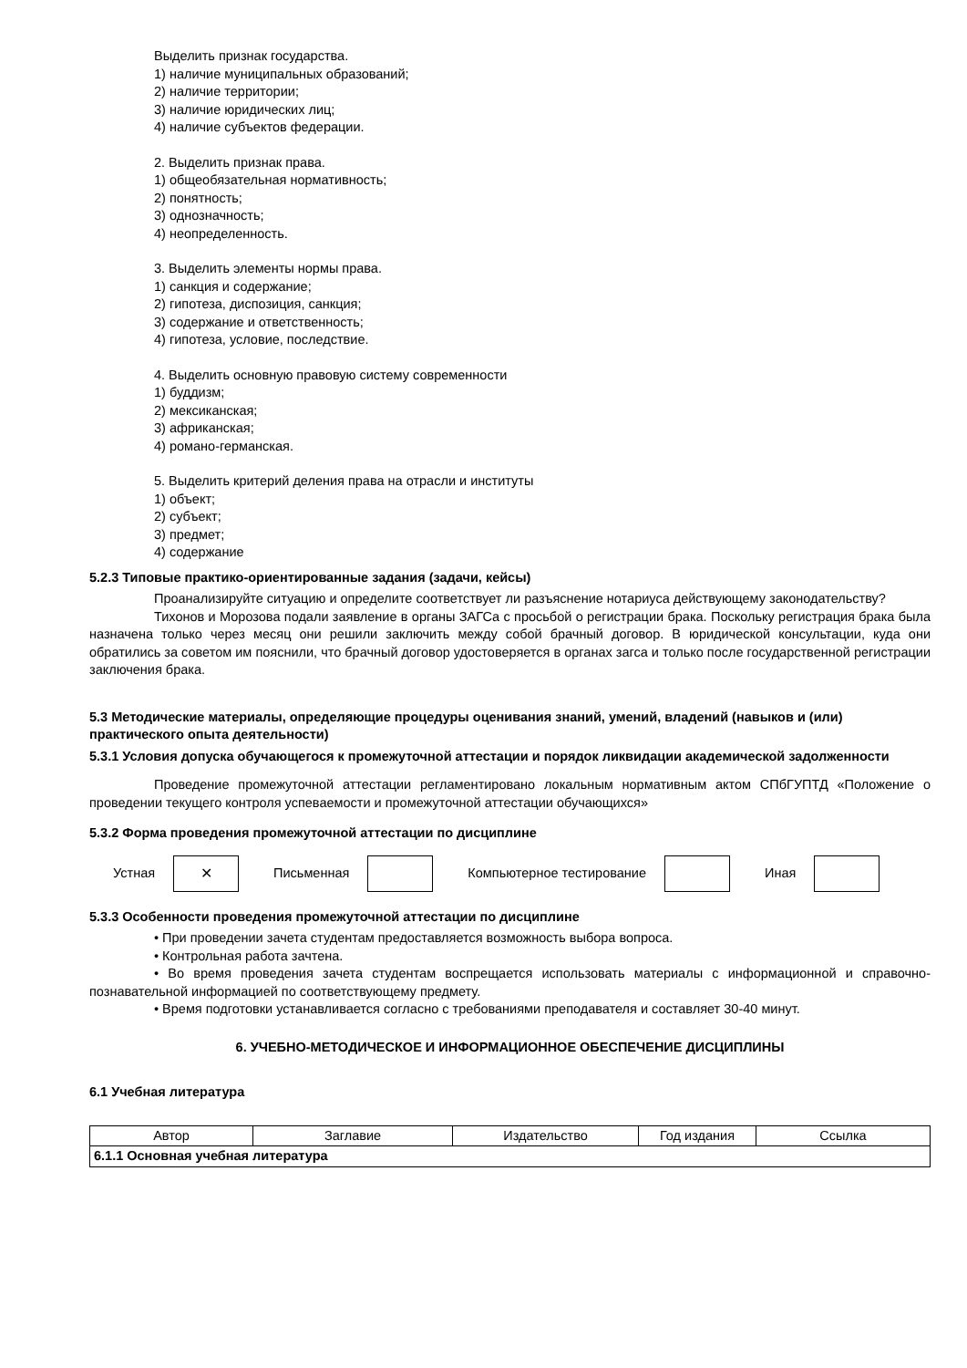Выделить признак государства.
1) наличие муниципальных образований;
2) наличие территории;
3) наличие юридических лиц;
4) наличие субъектов федерации.
2. Выделить признак права.
1) общеобязательная нормативность;
2) понятность;
3) однозначность;
4) неопределенность.
3. Выделить элементы нормы права.
1) санкция и содержание;
2) гипотеза, диспозиция, санкция;
3) содержание и ответственность;
4) гипотеза, условие, последствие.
4. Выделить основную правовую систему современности
1) буддизм;
2) мексиканская;
3) африканская;
4) романо-германская.
5. Выделить критерий деления права на отрасли и институты
1) объект;
2) субъект;
3) предмет;
4) содержание
5.2.3 Типовые практико-ориентированные задания (задачи, кейсы)
Проанализируйте ситуацию и определите соответствует ли разъяснение нотариуса действующему законодательству?
Тихонов и Морозова подали заявление в органы ЗАГСа с просьбой о регистрации брака. Поскольку регистрация брака была назначена только через месяц они решили заключить между собой брачный договор. В юридической консультации, куда они обратились за советом им пояснили, что брачный договор удостоверяется в органах загса и только после государственной регистрации заключения брака.
5.3 Методические материалы, определяющие процедуры оценивания знаний, умений, владений (навыков и (или) практического опыта деятельности)
5.3.1 Условия допуска обучающегося к промежуточной аттестации и порядок ликвидации академической задолженности
Проведение промежуточной аттестации регламентировано локальным нормативным актом СПбГУПТД «Положение о проведении текущего контроля успеваемости и промежуточной аттестации обучающихся»
5.3.2 Форма проведения промежуточной аттестации по дисциплине
Устная ✕ Письменная Компьютерное тестирование Иная
5.3.3 Особенности проведения промежуточной аттестации по дисциплине
• При проведении зачета студентам предоставляется возможность выбора вопроса.
• Контрольная работа зачтена.
• Во время проведения зачета студентам воспрещается использовать материалы с информационной и справочно-познавательной информацией по соответствующему предмету.
• Время подготовки устанавливается согласно с требованиями преподавателя и составляет 30-40 минут.
6. УЧЕБНО-МЕТОДИЧЕСКОЕ И ИНФОРМАЦИОННОЕ ОБЕСПЕЧЕНИЕ ДИСЦИПЛИНЫ
6.1 Учебная литература
| Автор | Заглавие | Издательство | Год издания | Ссылка |
| --- | --- | --- | --- | --- |
| 6.1.1 Основная учебная литература | | | | |